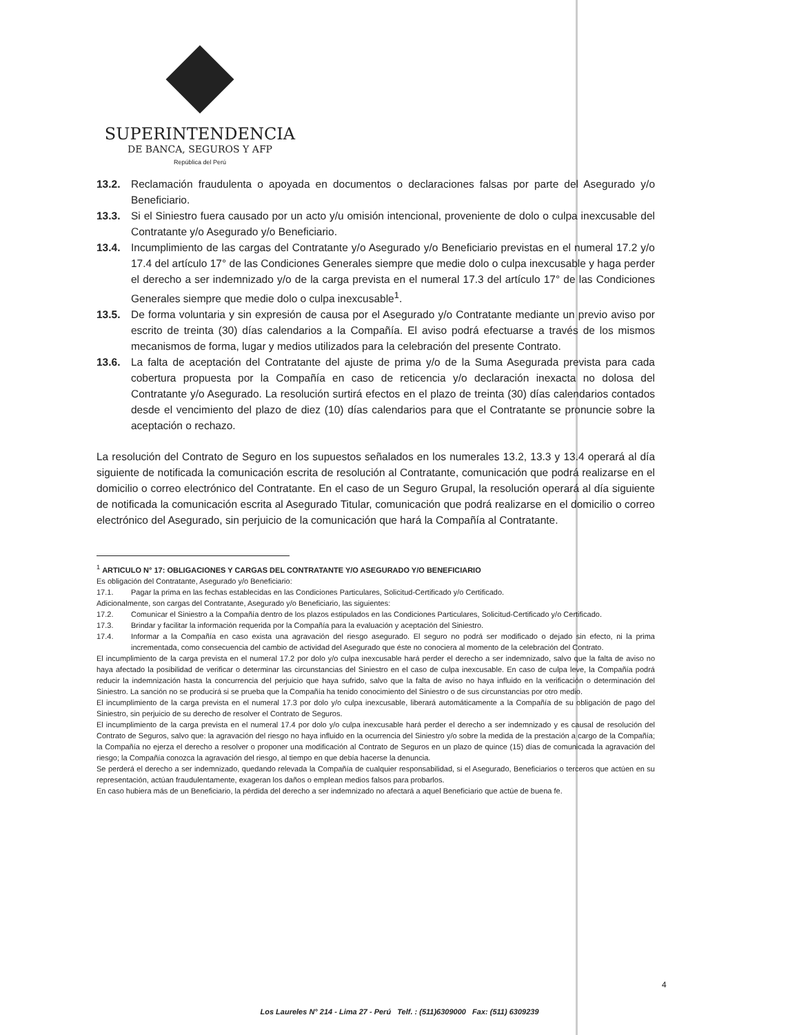SUPERINTENDENCIA
DE BANCA, SEGUROS Y AFP
República del Perú
13.2. Reclamación fraudulenta o apoyada en documentos o declaraciones falsas por parte del Asegurado y/o Beneficiario.
13.3. Si el Siniestro fuera causado por un acto y/u omisión intencional, proveniente de dolo o culpa inexcusable del Contratante y/o Asegurado y/o Beneficiario.
13.4. Incumplimiento de las cargas del Contratante y/o Asegurado y/o Beneficiario previstas en el numeral 17.2 y/o 17.4 del artículo 17° de las Condiciones Generales siempre que medie dolo o culpa inexcusable y haga perder el derecho a ser indemnizado y/o de la carga prevista en el numeral 17.3 del artículo 17° de las Condiciones Generales siempre que medie dolo o culpa inexcusable<sup>1</sup>.
13.5. De forma voluntaria y sin expresión de causa por el Asegurado y/o Contratante mediante un previo aviso por escrito de treinta (30) días calendarios a la Compañía. El aviso podrá efectuarse a través de los mismos mecanismos de forma, lugar y medios utilizados para la celebración del presente Contrato.
13.6. La falta de aceptación del Contratante del ajuste de prima y/o de la Suma Asegurada prevista para cada cobertura propuesta por la Compañía en caso de reticencia y/o declaración inexacta no dolosa del Contratante y/o Asegurado. La resolución surtirá efectos en el plazo de treinta (30) días calendarios contados desde el vencimiento del plazo de diez (10) días calendarios para que el Contratante se pronuncie sobre la aceptación o rechazo.
La resolución del Contrato de Seguro en los supuestos señalados en los numerales 13.2, 13.3 y 13.4 operará al día siguiente de notificada la comunicación escrita de resolución al Contratante, comunicación que podrá realizarse en el domicilio o correo electrónico del Contratante. En el caso de un Seguro Grupal, la resolución operará al día siguiente de notificada la comunicación escrita al Asegurado Titular, comunicación que podrá realizarse en el domicilio o correo electrónico del Asegurado, sin perjuicio de la comunicación que hará la Compañía al Contratante.
<sup>1</sup> ARTICULO N° 17: OBLIGACIONES Y CARGAS DEL CONTRATANTE Y/O ASEGURADO Y/O BENEFICIARIO
Es obligación del Contratante, Asegurado y/o Beneficiario:
17.1. Pagar la prima en las fechas establecidas en las Condiciones Particulares, Solicitud-Certificado y/o Certificado.
Adicionalmente, son cargas del Contratante, Asegurado y/o Beneficiario, las siguientes:
17.2. Comunicar el Siniestro a la Compañía dentro de los plazos estipulados en las Condiciones Particulares, Solicitud-Certificado y/o Certificado.
17.3. Brindar y facilitar la información requerida por la Compañía para la evaluación y aceptación del Siniestro.
17.4. Informar a la Compañía en caso exista una agravación del riesgo asegurado. El seguro no podrá ser modificado o dejado sin efecto, ni la prima incrementada, como consecuencia del cambio de actividad del Asegurado que éste no conociera al momento de la celebración del Contrato.
El incumplimiento de la carga prevista en el numeral 17.2 por dolo y/o culpa inexcusable hará perder el derecho a ser indemnizado, salvo que la falta de aviso no haya afectado la posibilidad de verificar o determinar las circunstancias del Siniestro en el caso de culpa inexcusable. En caso de culpa leve, la Compañía podrá reducir la indemnización hasta la concurrencia del perjuicio que haya sufrido, salvo que la falta de aviso no haya influido en la verificación o determinación del Siniestro. La sanción no se producirá si se prueba que la Compañía ha tenido conocimiento del Siniestro o de sus circunstancias por otro medio.
El incumplimiento de la carga prevista en el numeral 17.3 por dolo y/o culpa inexcusable, liberará automáticamente a la Compañía de su obligación de pago del Siniestro, sin perjuicio de su derecho de resolver el Contrato de Seguros.
El incumplimiento de la carga prevista en el numeral 17.4 por dolo y/o culpa inexcusable hará perder el derecho a ser indemnizado y es causal de resolución del Contrato de Seguros, salvo que: la agravación del riesgo no haya influido en la ocurrencia del Siniestro y/o sobre la medida de la prestación a cargo de la Compañía; la Compañía no ejerza el derecho a resolver o proponer una modificación al Contrato de Seguros en un plazo de quince (15) días de comunicada la agravación del riesgo; la Compañía conozca la agravación del riesgo, al tiempo en que debía hacerse la denuncia.
Se perderá el derecho a ser indemnizado, quedando relevada la Compañía de cualquier responsabilidad, si el Asegurado, Beneficiarios o terceros que actúen en su representación, actúan fraudulentamente, exageran los daños o emplean medios falsos para probarlos.
En caso hubiera más de un Beneficiario, la pérdida del derecho a ser indemnizado no afectará a aquel Beneficiario que actúe de buena fe.
4
Los Laureles N° 214 - Lima 27 - Perú Telf. : (511)6309000 Fax: (511) 6309239